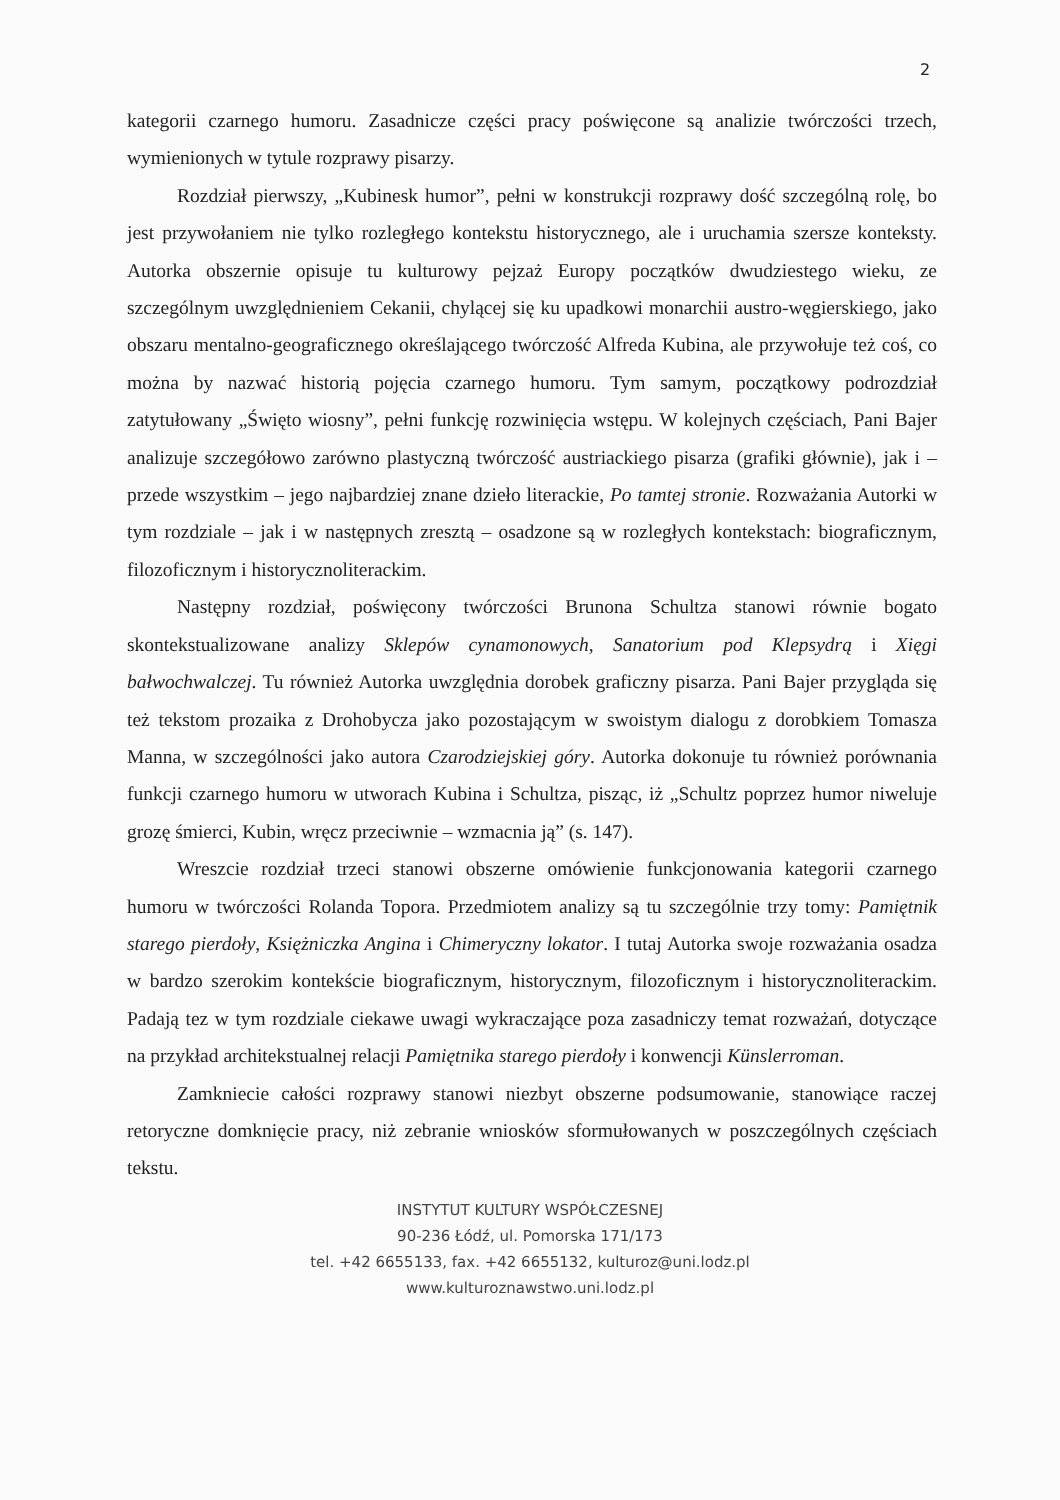2
kategorii czarnego humoru. Zasadnicze części pracy poświęcone są analizie twórczości trzech, wymienionych w tytule rozprawy pisarzy.
Rozdział pierwszy, „Kubinesk humor”, pełni w konstrukcji rozprawy dość szczególną rolę, bo jest przywołaniem nie tylko rozległego kontekstu historycznego, ale i uruchamia szersze konteksty. Autorka obszernie opisuje tu kulturowy pejzaż Europy początków dwudziestego wieku, ze szczególnym uwzględnieniem Cekanii, chylącej się ku upadkowi monarchii austro-węgierskiego, jako obszaru mentalno-geograficznego określającego twórczość Alfreda Kubina, ale przywołuje też coś, co można by nazwać historią pojęcia czarnego humoru. Tym samym, początkowy podrozdział zatytułowany „Święto wiosny”, pełni funkcję rozwinięcia wstępu. W kolejnych częściach, Pani Bajer analizuje szczegółowo zarówno plastyczną twórczość austriackiego pisarza (grafiki głównie), jak i – przede wszystkim – jego najbardziej znane dzieło literackie, Po tamtej stronie. Rozważania Autorki w tym rozdziale – jak i w następnych zresztą – osadzone są w rozległych kontekstach: biograficznym, filozoficznym i historycznoliterackim.
Następny rozdział, poświęcony twórczości Brunona Schultza stanowi równie bogato skontekstualizowane analizy Sklepów cynamonowych, Sanatorium pod Klepsydrą i Xięgi bałwochwalczej. Tu również Autorka uwzględnia dorobek graficzny pisarza. Pani Bajer przygląda się też tekstom prozaika z Drohobycza jako pozostającym w swoistym dialogu z dorobkiem Tomasza Manna, w szczególności jako autora Czarodziejskiej góry. Autorka dokonuje tu również porównania funkcji czarnego humoru w utworach Kubina i Schultza, pisząc, iż „Schultz poprzez humor niweluje grozę śmierci, Kubin, wręcz przeciwnie – wzmacnia ją” (s. 147).
Wreszcie rozdział trzeci stanowi obszerne omówienie funkcjonowania kategorii czarnego humoru w twórczości Rolanda Topora. Przedmiotem analizy są tu szczególnie trzy tomy: Pamiętnik starego pierdoły, Księżniczka Angina i Chimeryczny lokator. I tutaj Autorka swoje rozważania osadza w bardzo szerokim kontekście biograficznym, historycznym, filozoficznym i historycznoliterackim. Padają tez w tym rozdziale ciekawe uwagi wykraczające poza zasadniczy temat rozważań, dotyczące na przykład architekstualnej relacji Pamiętnika starego pierdoły i konwencji Künslerroman.
Zamkniecie całości rozprawy stanowi niezbyt obszerne podsumowanie, stanowiące raczej retoryczne domknięcie pracy, niż zebranie wniosków sformułowanych w poszczególnych częściach tekstu.
INSTYTUT KULTURY WSPÓŁCZESNEJ
90-236 Łódź, ul. Pomorska 171/173
tel. +42 6655133, fax. +42 6655132, kulturoz@uni.lodz.pl
www.kulturoznawstwo.uni.lodz.pl